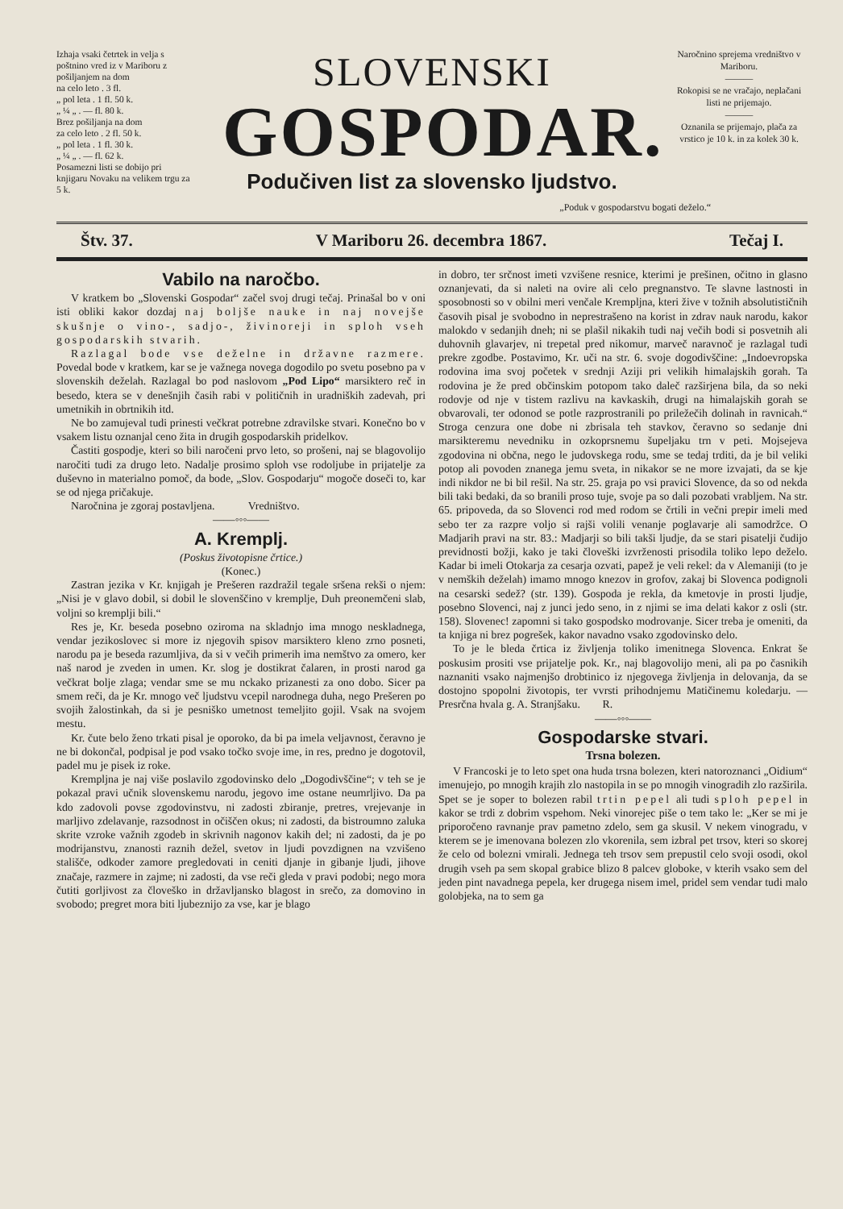Izhaja vsaki četrtek in velja s poštnino vred iz v Mariboru z pošiljanjem na dom
na celo leto . 3 fl.
„ pol leta . 1 fl. 50 k.
„ ¼ „ . — fl. 80 k.
Brez pošiljanja na dom
za celo leto . 2 fl. 50 k.
„ pol leta . 1 fl. 30 k.
„ ¼ „ . — fl. 62 k.
Posamezni listi se dobijo pri knjigaru Novaku na velikem trgu za 5 k.
SLOVENSKI
GOSPODAR.
Podučiven list za slovensko ljudstvo.
Naročnino sprejema vredništvo v Mariboru.
———
Rokopisi se ne vračajo, neplačani listi ne prijemajo.
———
Oznanila se prijemajo, plača za vrstico je 10 k. in za kolek 30 k.
„Poduk v gospodarstvu bogati deželo.“
Štv. 37. V Mariboru 26. decembra 1867. Tečaj I.
Vabilo na naročbo.
V kratkem bo „Slovenski Gospodar“ začel svoj drugi tečaj. Prinašal bo v oni isti obliki kakor dozdaj naj boljše nauke in naj novejše skušnje o vino-, sadjo-, živinoreji in sploh vseh gospodarskih stvarih.
Razlagal bode vse deželne in državne razmere. Povedal bode v kratkem, kar se je važnega novega dogodilo po svetu posebno pa v slovenskih deželah. Razlagal bo pod naslovom „Pod Lipo“ marsiktero reč in besedo, ktera se v denešnjih časih rabi v političnih in uradniških zadevah, pri umetnikih in obrtnikih itd.
Ne bo zamujeval tudi prinesti večkrat potrebne zdravilske stvari. Konečno bo v vsakem listu oznanjal ceno žita in drugih gospodarskih pridelkov.
Častiti gospodje, kteri so bili naročeni prvo leto, so prošeni, naj se blagovolijo naročiti tudi za drugo leto. Nadalje prosimo sploh vse rodoljube in prijatelje za duševno in materialno pomoč, da bode, „Slov. Gospodarju“ mogoče doseči to, kar se od njega pričakuje.
Naročnina je zgoraj postavljena. Vredništvo.
——◦◦◦——
A. Kremplj.
(Poskus životopisne črtice.)
(Konec.)
Zastran jezika v Kr. knjigah je Prešeren razdražil tegale sršena rekši o njem: „Nisi je v glavo dobil, si dobil le slovenščino v kremplje, Duh preonemčeni slab, voljni so kremplji bili.“
Res je, Kr. beseda posebno oziroma na skladnjo ima mnogo neskladnega, vendar jezikoslovec si more iz njegovih spisov marsiktero kleno zrno posneti, narodu pa je beseda razumljiva, da si v večih primerih ima nemštvo za omero, ker naš narod je zveden in umen. Kr. slog je dostikrat čalaren, in prosti narod ga večkrat bolje zlaga; vendar sme se mu nckako prizanesti za ono dobo. Sicer pa smem reči, da je Kr. mnogo več ljudstvu vcepil narodnega duha, nego Prešeren po svojih žalostinkah, da si je pesniško umetnost temeljito gojil. Vsak na svojem mestu.
Kr. čute belo ženo trkati pisal je oporoko, da bi pa imela veljavnost, čeravno je ne bi dokončal, podpisal je pod vsako točko svoje ime, in res, predno je dogotovil, padel mu je pisek iz roke.
Krempljna je naj više poslavilo zgodovinsko delo „Dogodivščine“; v teh se je pokazal pravi učnik slovenskemu narodu, jegovo ime ostane neumrljivo. Da pa kdo zadovoli povse zgodovinstvu, ni zadosti zbiranje, pretres, vrejevanje in marljivo zdelavanje, razsodnost in očiščen okus; ni zadosti, da bistroumno zaluka skrite vzroke važnih zgodeb in skrivnih nagonov kakih del; ni zadosti, da je po modrijanstvu, znanosti raznih dežel, svetov in ljudi povzdignen na vzvišeno stališče, odkoder zamore pregledovati in ceniti djanje in gibanje ljudi, jihove značaje, razmere in zajme; ni zadosti, da vse reči gleda v pravi podobi; nego mora čutiti gorljivost za človeško in državljansko blagost in srečo, za domovino in svobodo; pregret mora biti ljubeznijo za vse, kar je blago
in dobro, ter srčnost imeti vzvišene resnice, kterimi je prešinen, očitno in glasno oznanjevati, da si naleti na ovire ali celo pregnanstvo. Te slavne lastnosti in sposobnosti so v obilni meri venčale Krempljna, kteri žive v tožnih absolutističnih časovih pisal je svobodno in neprestrašeno na korist in zdrav nauk narodu, kakor malokdo v sedanjih dneh; ni se plašil nikakih tudi naj večih bodi si posvetnih ali duhovnih glavarjev, ni trepetal pred nikomur, marveč naravnoč je razlagal tudi prekre zgodbe. Postavimo, Kr. uči na str. 6. svoje dogodivščine: „Indoevropska rodovina ima svoj početek v srednji Aziji pri velikih himalajskih gorah. Ta rodovina je že pred občinskim potopom tako daleč razširjena bila, da so neki rodovje od nje v tistem razlivu na kavkaskih, drugi na himalajskih gorah se obvarovali, ter odonod se potle razprostranili po priležečih dolinah in ravnicah.“ Stroga cenzura one dobe ni zbrisala teh stavkov, čeravno so sedanje dni marsikteremu nevedniku in ozkoprsnemu šupeljaku trn v peti. Mojsejeva zgodovina ni občna, nego le judovskega rodu, sme se tedaj trditi, da je bil veliki potop ali povoden znanega jemu sveta, in nikakor se ne more izvajati, da se kje indi nikdor ne bi bil rešil. Na str. 25. graja po vsi pravici Slovence, da so od nekda bili taki bedaki, da so branili proso tuje, svoje pa so dali pozobati vrabljem. Na str. 65. pripoveda, da so Slovenci rod med rodom se črtili in večni prepir imeli med sebo ter za razpre voljo si rajši volili venanje poglavarje ali samodržce. O Madjarih pravi na str. 83.: Madjarji so bili takši ljudje, da se stari pisatelji čudijo previdnosti božji, kako je taki človeški izvrženosti prisodila toliko lepo deželo. Kadar bi imeli Otokarja za cesarja ozvati, papež je veli rekel: da v Alemaniji (to je v nemških deželah) imamo mnogo knezov in grofov, zakaj bi Slovenca podignoli na cesarski sedež? (str. 139). Gospoda je rekla, da kmetovje in prosti ljudje, posebno Slovenci, naj z junci jedo seno, in z njimi se ima delati kakor z osli (str. 158). Slovenec! zapomni si tako gospodsko modrovanje. Sicer treba je omeniti, da ta knjiga ni brez pogrešek, kakor navadno vsako zgodovinsko delo.
To je le bleda črtica iz življenja toliko imenitnega Slovenca. Enkrat še poskusim prositi vse prijatelje pok. Kr., naj blagovolijo meni, ali pa po časnikih naznaniti vsako najmenjšo drobtinico iz njegovega življenja in delovanja, da se dostojno spopolni životopis, ter vvrsti prihodnjemu Matičinemu koledarju. — Presrčna hvala g. A. Stranjšaku. R.
——◦◦◦——
Gospodarske stvari.
Trsna bolezen.
V Francoski je to leto spet ona huda trsna bolezen, kteri natoroznanci „Oidium“ imenujejo, po mnogih krajih zlo nastopila in se po mnogih vinogradih zlo razširila. Spet se je soper to bolezen rabil trtin pepel ali tudi sploh pepel in kakor se trdi z dobrim vspehom. Neki vinorejec piše o tem tako le: „Ker se mi je priporočeno ravnanje prav pametno zdelo, sem ga skusil. V nekem vinogradu, v kterem se je imenovana bolezen zlo vkorenila, sem izbral pet trsov, kteri so skorej že celo od bolezni vmirali. Jednega teh trsov sem prepustil celo svoji osodi, okol drugih vseh pa sem skopal grabice blizo 8 palcev globoke, v kterih vsako sem del jeden pint navadnega pepela, ker drugega nisem imel, pridel sem vendar tudi malo golobjeka, na to sem ga